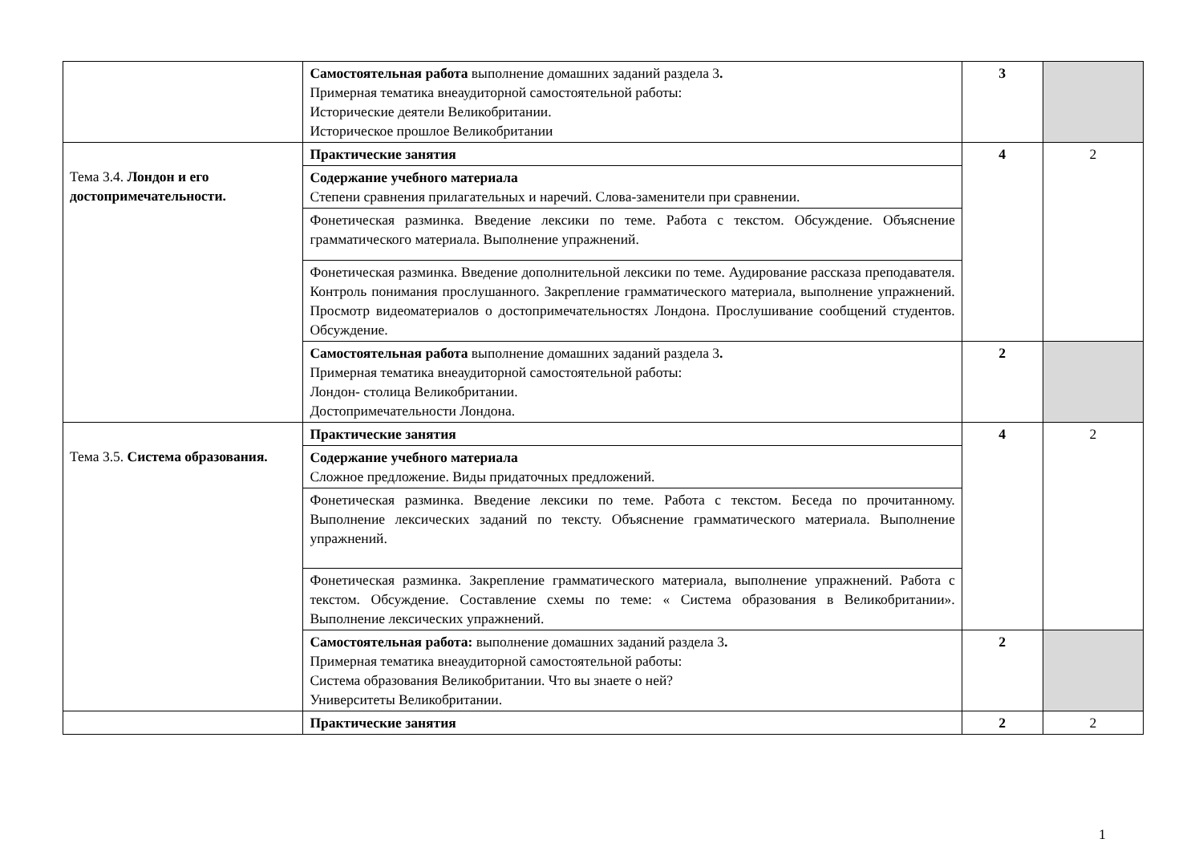| | Самостоятельная работа выполнение домашних заданий раздела 3 . Примерная тематика внеаудиторной самостоятельной работы: Исторические деятели Великобритании. Историческое прошлое Великобритании | 3 | |
| Тема 3.4. Лондон и его достопримечательности. | Практические занятия | 4 | 2 |
| | Содержание учебного материала Степени сравнения прилагательных и наречий. Слова-заменители при сравнении. | | |
| | Фонетическая разминка. Введение лексики по теме. Работа с текстом. Обсуждение. Объяснение грамматического материала. Выполнение упражнений. | | |
| | Фонетическая разминка. Введение дополнительной лексики по теме. Аудирование рассказа преподавателя. Контроль понимания прослушанного. Закрепление грамматического материала, выполнение упражнений. Просмотр видеоматериалов о достопримечательностях Лондона. Прослушивание сообщений студентов. Обсуждение. | | |
| | Самостоятельная работа выполнение домашних заданий раздела 3 . Примерная тематика внеаудиторной самостоятельной работы: Лондон- столица Великобритании. Достопримечательности Лондона. | 2 | |
| Тема 3.5. Система образования. | Практические занятия | 4 | 2 |
| | Содержание учебного материала Сложное предложение. Виды придаточных предложений. | | |
| | Фонетическая разминка. Введение лексики по теме. Работа с текстом. Беседа по прочитанному. Выполнение лексических заданий по тексту. Объяснение грамматического материала. Выполнение упражнений. | | |
| | Фонетическая разминка. Закрепление грамматического материала, выполнение упражнений. Работа с текстом. Обсуждение. Составление схемы по теме: « Система образования в Великобритании». Выполнение лексических упражнений. | | |
| | Самостоятельная работа: выполнение домашних заданий раздела 3 . Примерная тематика внеаудиторной самостоятельной работы: Система образования Великобритании. Что вы знаете о ней? Университеты Великобритании. | 2 | |
| | Практические занятия | 2 | 2 |
1